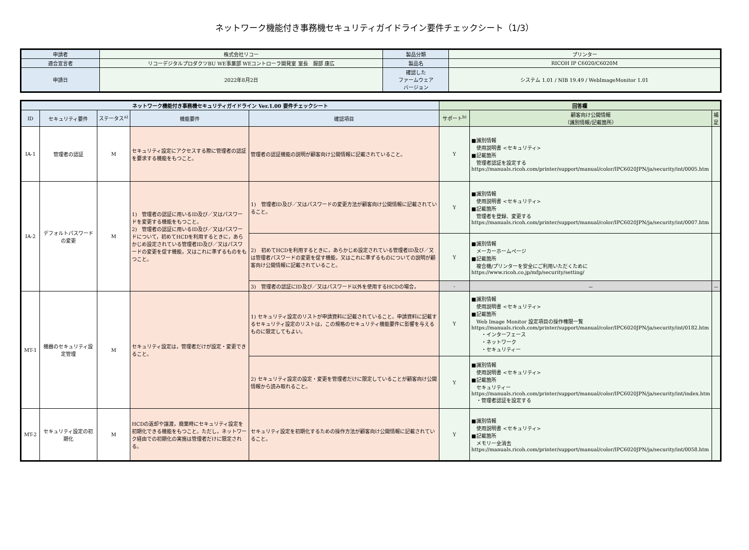ネットワーク機能付き事務機セキュリティガイドライン要件チェックシート（1/3）
| 申請者 | 株式会社リコー | 製品分類 | プリンター |
| 適合宣言者 | リコーデジタルプロダクツBU WE事業部 WEコントローラ開発室 室長 服部 康広 | 製品名 | RICOH IP C6020/C6020M |
| 申請日 | 2022年8月2日 | 確認した ファームウェア バージョン | システム 1.01 / NIB 19.49 / WebImageMonitor 1.01 |
| ネットワーク機能付き事務機セキュリティガイドライン Ver.1.00 要件チェックシート | | | | | 回答欄 | | |
| --- | --- | --- | --- | --- | --- | --- | --- |
| ID | セキュリティ要件 | ステータス<sup>a)</sup> | 機能要件 | 確認項目 | サポート<sup>b)</sup> | 顧客向け公開情報 （識別情報/記載箇所） | 補足 |
| IA-1 | 管理者の認証 | M | セキュリティ設定にアクセスする際に管理者の認証を要求する機能をもつこと。 | 管理者の認証機能の説明が顧客向け公開情報に記載されていること。 | Y | ■識別情報 使用説明書 <セキュリティ> ■記載箇所 管理者認証を設定する https://manuals.ricoh.com/printer/support/manual/color/IPC6020JPN/ja/security/int/0005.htm | |
| IA-2 | デフォルトパスワードの変更 | M | 1) 管理者の認証に用いるID及び／又はパスワードを変更する機能をもつこと。 2) 管理者の認証に用いるID及び／又はパスワードについて，初めてHCDを利用するときに，あらかじめ設定されている管理者ID及び／又はパスワードの変更を促す機能，又はこれに準ずるものをもつこと。 | 1) 管理者ID及び／又はパスワードの変更方法が顧客向け公開情報に記載されていること。 | Y | ■識別情報 使用説明書 <セキュリティ> ■記載箇所 管理者を登録、変更する https://manuals.ricoh.com/printer/support/manual/color/IPC6020JPN/ja/security/int/0007.htm | |
| | | | | 2) 初めてHCDを利用するときに，あらかじめ設定されている管理者ID及び／又は管理者パスワードの変更を促す機能，又はこれに準ずるものについての説明が顧客向け公開情報に記載されていること。 | Y | ■識別情報 メーカーホームページ ■記載箇所 複合機/プリンターを安全にご利用いただくために https://www.ricoh.co.jp/mfp/security/setting/ | |
| | | | | 3) 管理者の認証にID及び／又はパスワード以外を使用するHCDの場合， | - | － | － |
| MT-1 | 機器のセキュリティ設定管理 | M | セキュリティ設定は，管理者だけが設定・変更できること。 | 1) セキュリティ設定のリストが申請資料に記載されていること。申請資料に記載するセキュリティ設定のリストは，この規格のセキュリティ機能要件に影響を与えるものに限定してもよい。 | Y | ■識別情報 使用説明書 <セキュリティ> ■記載箇所 Web Image Monitor 設定項目の操作権限一覧 https://manuals.ricoh.com/printer/support/manual/color/IPC6020JPN/ja/security/int/0182.htm ・インターフェース ・ネットワーク ・セキュリティー | |
| | | | | 2) セキュリティ設定の設定・変更を管理者だけに限定していることが顧客向け公開情報から読み取れること。 | Y | ■識別情報 使用説明書 <セキュリティ> ■記載箇所 セキュリティー https://manuals.ricoh.com/printer/support/manual/color/IPC6020JPN/ja/security/int/index.htm ・管理者認証を設定する | |
| MT-2 | セキュリティ設定の初期化 | M | HCDの返却や譲渡，廃棄時にセキュリティ設定を初期化できる機能をもつこと。ただし，ネットワーク経由での初期化の実施は管理者だけに限定される。 | セキュリティ設定を初期化するための操作方法が顧客向け公開情報に記載されていること。 | Y | ■識別情報 使用説明書 <セキュリティ> ■記載箇所 メモリー全消去 https://manuals.ricoh.com/printer/support/manual/color/IPC6020JPN/ja/security/int/0058.htm | |